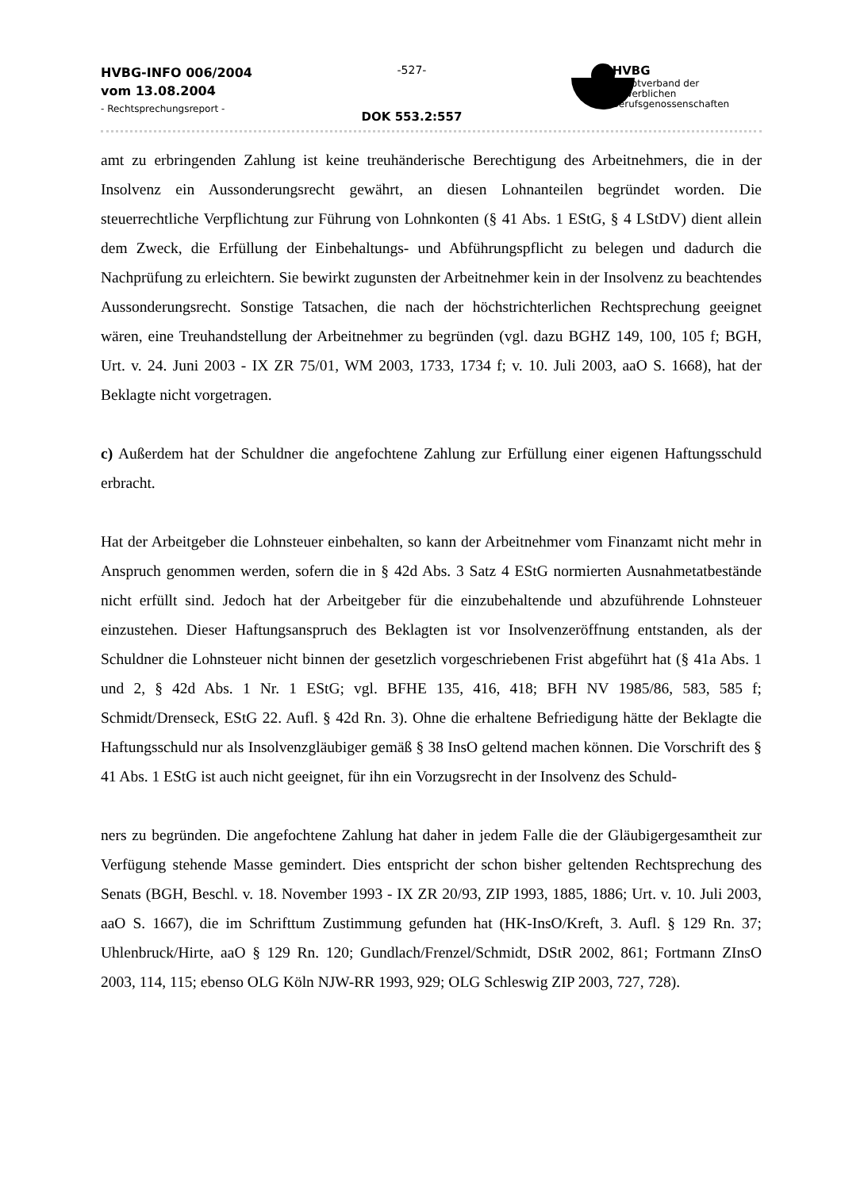HVBG-INFO 006/2004
vom 13.08.2004
- Rechtsprechungsreport -
-527-
DOK 553.2:557
HVBG
Hauptverband der gewerblichen Berufsgenossenschaften
amt zu erbringenden Zahlung ist keine treuhänderische Berechtigung des Arbeitnehmers, die in der Insolvenz ein Aussonderungsrecht gewährt, an diesen Lohnanteilen begründet worden. Die steuerrechtliche Verpflichtung zur Führung von Lohnkonten (§ 41 Abs. 1 EStG, § 4 LStDV) dient allein dem Zweck, die Erfüllung der Einbehaltungs- und Abführungspflicht zu belegen und dadurch die Nachprüfung zu erleichtern. Sie bewirkt zugunsten der Arbeitnehmer kein in der Insolvenz zu beachtendes Aussonderungsrecht. Sonstige Tatsachen, die nach der höchstrichterlichen Rechtsprechung geeignet wären, eine Treuhandstellung der Arbeitnehmer zu begründen (vgl. dazu BGHZ 149, 100, 105 f; BGH, Urt. v. 24. Juni 2003 - IX ZR 75/01, WM 2003, 1733, 1734 f; v. 10. Juli 2003, aaO S. 1668), hat der Beklagte nicht vorgetragen.
c) Außerdem hat der Schuldner die angefochtene Zahlung zur Erfüllung einer eigenen Haftungsschuld erbracht.
Hat der Arbeitgeber die Lohnsteuer einbehalten, so kann der Arbeitnehmer vom Finanzamt nicht mehr in Anspruch genommen werden, sofern die in § 42d Abs. 3 Satz 4 EStG normierten Ausnahmetatbestände nicht erfüllt sind. Jedoch hat der Arbeitgeber für die einzubehaltende und abzuführende Lohnsteuer einzustehen. Dieser Haftungsanspruch des Beklagten ist vor Insolvenzeröffnung entstanden, als der Schuldner die Lohnsteuer nicht binnen der gesetzlich vorgeschriebenen Frist abgeführt hat (§ 41a Abs. 1 und 2, § 42d Abs. 1 Nr. 1 EStG; vgl. BFHE 135, 416, 418; BFH NV 1985/86, 583, 585 f; Schmidt/Drenseck, EStG 22. Aufl. § 42d Rn. 3). Ohne die erhaltene Befriedigung hätte der Beklagte die Haftungsschuld nur als Insolvenzgläubiger gemäß § 38 InsO geltend machen können. Die Vorschrift des § 41 Abs. 1 EStG ist auch nicht geeignet, für ihn ein Vorzugsrecht in der Insolvenz des Schuld-
ners zu begründen. Die angefochtene Zahlung hat daher in jedem Falle die der Gläubigergesamtheit zur Verfügung stehende Masse gemindert. Dies entspricht der schon bisher geltenden Rechtsprechung des Senats (BGH, Beschl. v. 18. November 1993 - IX ZR 20/93, ZIP 1993, 1885, 1886; Urt. v. 10. Juli 2003, aaO S. 1667), die im Schrifttum Zustimmung gefunden hat (HK-InsO/Kreft, 3. Aufl. § 129 Rn. 37; Uhlenbruck/Hirte, aaO § 129 Rn. 120; Gundlach/Frenzel/Schmidt, DStR 2002, 861; Fortmann ZInsO 2003, 114, 115; ebenso OLG Köln NJW-RR 1993, 929; OLG Schleswig ZIP 2003, 727, 728).